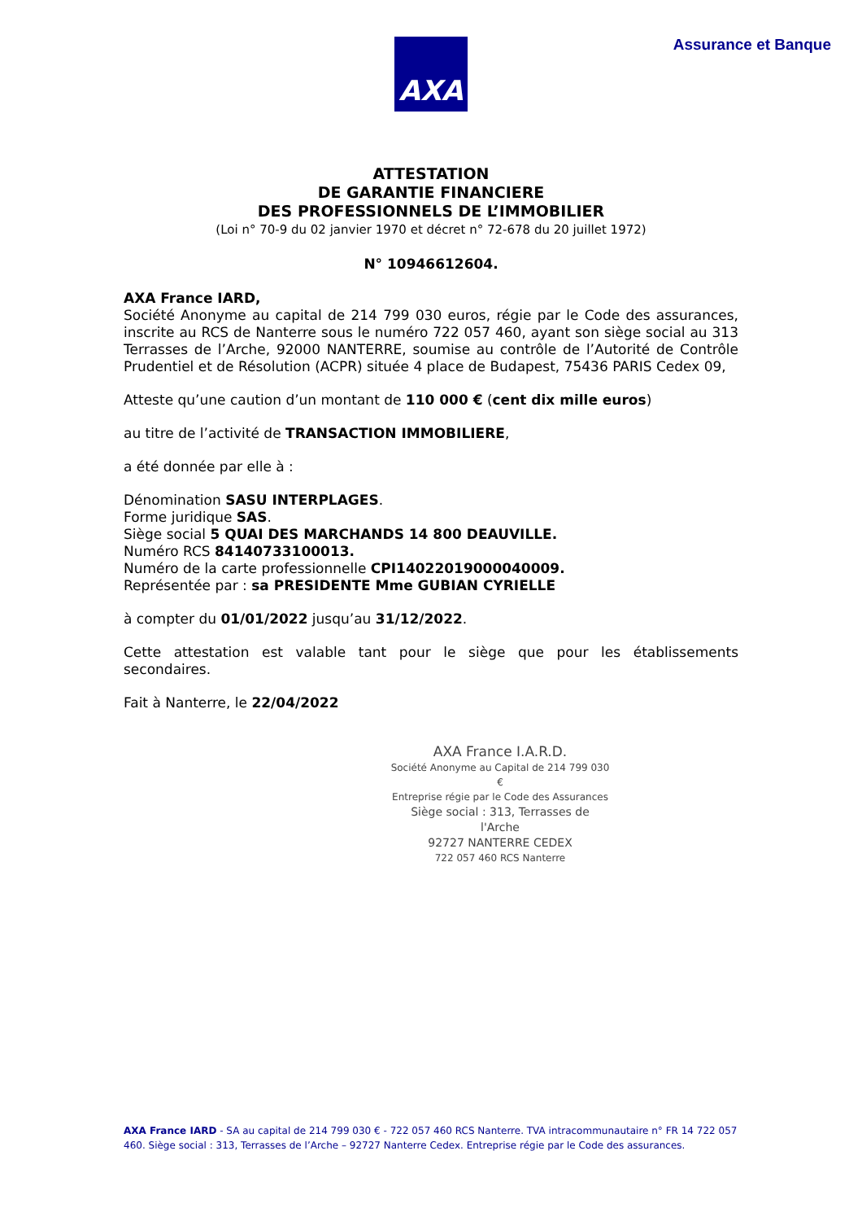AXA Assurance et Banque
ATTESTATION
DE GARANTIE FINANCIERE
DES PROFESSIONNELS DE L’IMMOBILIER
(Loi n° 70-9 du 02 janvier 1970 et décret n° 72-678 du 20 juillet 1972)
N° 10946612604.
AXA France IARD,
Société Anonyme au capital de 214 799 030 euros, régie par le Code des assurances, inscrite au RCS de Nanterre sous le numéro 722 057 460, ayant son siège social au 313 Terrasses de l’Arche, 92000 NANTERRE, soumise au contrôle de l’Autorité de Contrôle Prudentiel et de Résolution (ACPR) située 4 place de Budapest, 75436 PARIS Cedex 09,
Atteste qu’une caution d’un montant de 110 000 € (cent dix mille euros)
au titre de l’activité de TRANSACTION IMMOBILIERE,
a été donnée par elle à :
Dénomination SASU INTERPLAGES.
Forme juridique SAS.
Siège social 5 QUAI DES MARCHANDS 14 800 DEAUVILLE.
Numéro RCS 84140733100013.
Numéro de la carte professionnelle CPI14022019000040009.
Représentée par : sa PRESIDENTE Mme GUBIAN CYRIELLE
à compter du 01/01/2022 jusqu’au 31/12/2022.
Cette attestation est valable tant pour le siège que pour les établissements secondaires.
Fait à Nanterre, le 22/04/2022
AXA France I.A.R.D.
Société Anonyme au Capital de 214 799 030 €
Entreprise régie par le Code des Assurances
Siège social : 313, Terrasses de l'Arche
92727 NANTERRE CEDEX
722 057 460 RCS Nanterre
AXA France IARD - SA au capital de 214 799 030 € - 722 057 460 RCS Nanterre. TVA intracommunautaire n° FR 14 722 057 460. Siège social : 313, Terrasses de l’Arche – 92727 Nanterre Cedex. Entreprise régie par le Code des assurances.